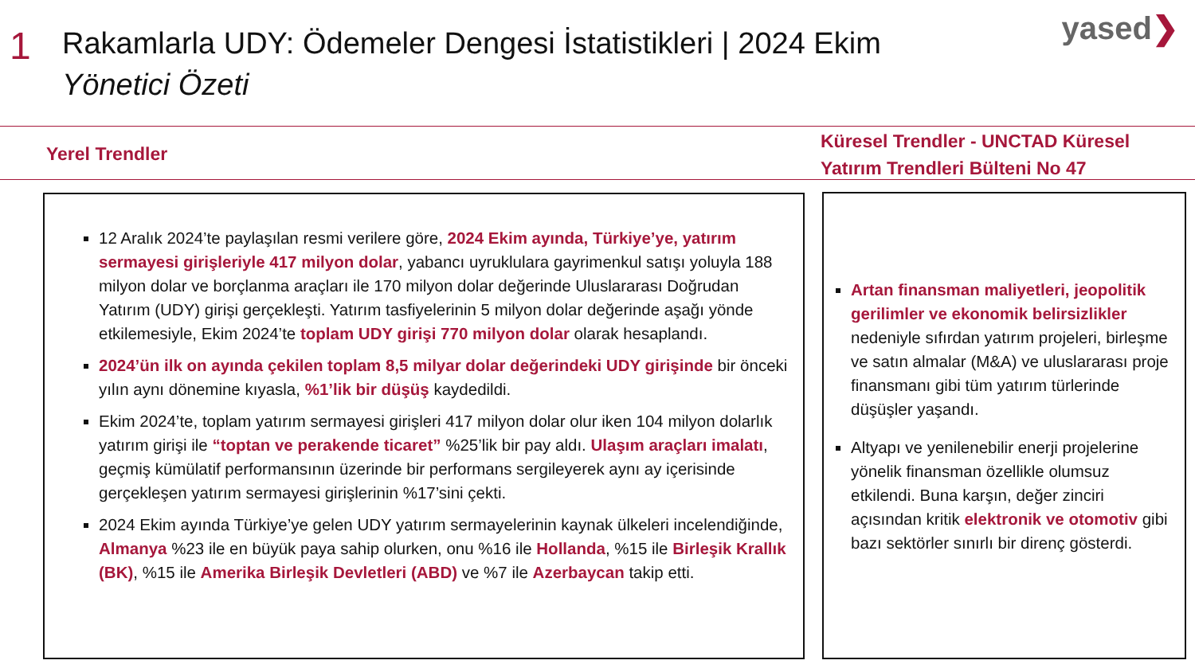1
Rakamlarla UDY: Ödemeler Dengesi İstatistikleri | 2024 Ekim
Yönetici Özeti
yased❯
Yerel Trendler
Küresel Trendler - UNCTAD Küresel
Yatırım Trendleri Bülteni No 47
12 Aralık 2024’te paylaşılan resmi verilere göre, 2024 Ekim ayında, Türkiye’ye, yatırım sermayesi girişleriyle 417 milyon dolar, yabancı uyruklulara gayrimenkul satışı yoluyla 188 milyon dolar ve borçlanma araçları ile 170 milyon dolar değerinde Uluslararası Doğrudan Yatırım (UDY) girişi gerçekleşti. Yatırım tasfiyelerinin 5 milyon dolar değerinde aşağı yönde etkilemesiyle, Ekim 2024’te toplam UDY girişi 770 milyon dolar olarak hesaplandı.
2024’ün ilk on ayında çekilen toplam 8,5 milyar dolar değerindeki UDY girişinde bir önceki yılın aynı dönemine kıyasla, %1’lik bir düşüş kaydedildi.
Ekim 2024’te, toplam yatırım sermayesi girişleri 417 milyon dolar olur iken 104 milyon dolarlık yatırım girişi ile “toptan ve perakende ticaret” %25’lik bir pay aldı. Ulaşım araçları imalatı, geçmiş kümülatif performansının üzerinde bir performans sergileyerek aynı ay içerisinde gerçekleşen yatırım sermayesi girişlerinin %17’sini çekti.
2024 Ekim ayında Türkiye’ye gelen UDY yatırım sermayelerinin kaynak ülkeleri incelendiğinde, Almanya %23 ile en büyük paya sahip olurken, onu %16 ile Hollanda, %15 ile Birleşik Krallık (BK), %15 ile Amerika Birleşik Devletleri (ABD) ve %7 ile Azerbaycan takip etti.
Artan finansman maliyetleri, jeopolitik gerilimler ve ekonomik belirsizlikler nedeniyle sıfırdan yatırım projeleri, birleşme ve satın almalar (M&A) ve uluslararası proje finansmanı gibi tüm yatırım türlerinde düşüşler yaşandı.
Altyapı ve yenilenebilir enerji projelerine yönelik finansman özellikle olumsuz etkilendi. Buna karşın, değer zinciri açısından kritik elektronik ve otomotiv gibi bazı sektörler sınırlı bir direnç gösterdi.